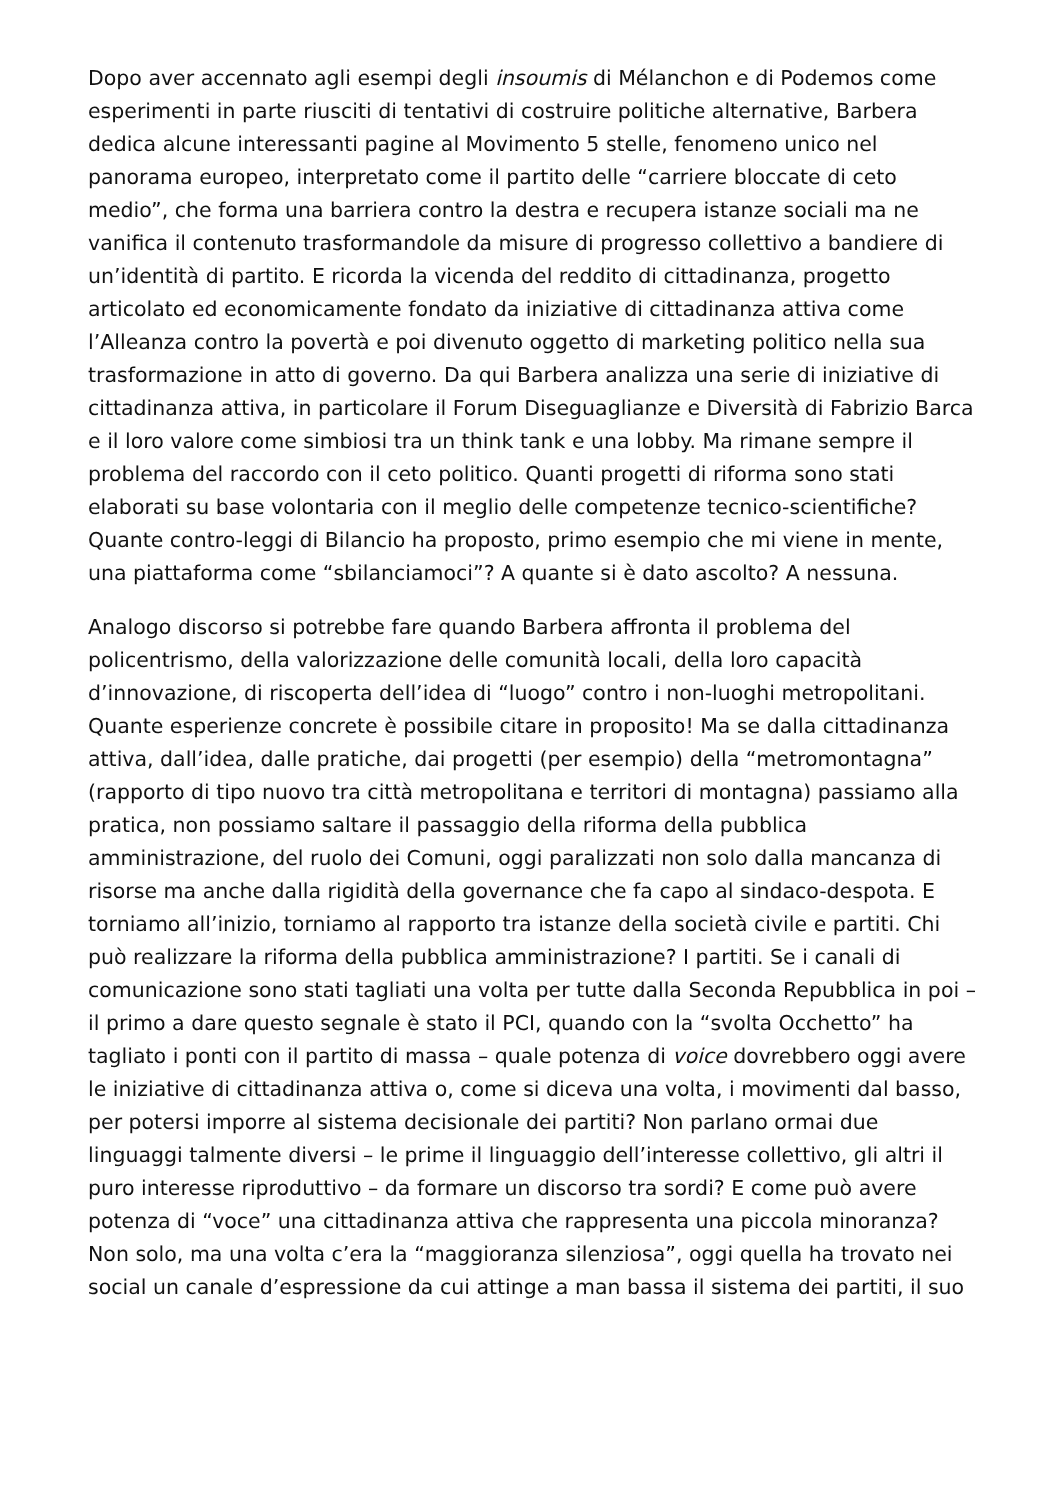Dopo aver accennato agli esempi degli insoumis di Mélanchon e di Podemos come esperimenti in parte riusciti di tentativi di costruire politiche alternative, Barbera dedica alcune interessanti pagine al Movimento 5 stelle, fenomeno unico nel panorama europeo, interpretato come il partito delle “carriere bloccate di ceto medio”, che forma una barriera contro la destra e recupera istanze sociali ma ne vanifica il contenuto trasformandole da misure di progresso collettivo a bandiere di un’identità di partito. E ricorda la vicenda del reddito di cittadinanza, progetto articolato ed economicamente fondato da iniziative di cittadinanza attiva come l’Alleanza contro la povertà e poi divenuto oggetto di marketing politico nella sua trasformazione in atto di governo. Da qui Barbera analizza una serie di iniziative di cittadinanza attiva, in particolare il Forum Diseguaglianze e Diversità di Fabrizio Barca e il loro valore come simbiosi tra un think tank e una lobby. Ma rimane sempre il problema del raccordo con il ceto politico. Quanti progetti di riforma sono stati elaborati su base volontaria con il meglio delle competenze tecnico-scientifiche? Quante contro-leggi di Bilancio ha proposto, primo esempio che mi viene in mente, una piattaforma come “sbilanciamoci”? A quante si è dato ascolto? A nessuna.
Analogo discorso si potrebbe fare quando Barbera affronta il problema del policentrismo, della valorizzazione delle comunità locali, della loro capacità d’innovazione, di riscoperta dell’idea di “luogo” contro i non-luoghi metropolitani. Quante esperienze concrete è possibile citare in proposito! Ma se dalla cittadinanza attiva, dall’idea, dalle pratiche, dai progetti (per esempio) della “metromontagna” (rapporto di tipo nuovo tra città metropolitana e territori di montagna) passiamo alla pratica, non possiamo saltare il passaggio della riforma della pubblica amministrazione, del ruolo dei Comuni, oggi paralizzati non solo dalla mancanza di risorse ma anche dalla rigidità della governance che fa capo al sindaco-despota. E torniamo all’inizio, torniamo al rapporto tra istanze della società civile e partiti. Chi può realizzare la riforma della pubblica amministrazione? I partiti. Se i canali di comunicazione sono stati tagliati una volta per tutte dalla Seconda Repubblica in poi – il primo a dare questo segnale è stato il PCI, quando con la “svolta Occhetto” ha tagliato i ponti con il partito di massa – quale potenza di voice dovrebbero oggi avere le iniziative di cittadinanza attiva o, come si diceva una volta, i movimenti dal basso, per potersi imporre al sistema decisionale dei partiti? Non parlano ormai due linguaggi talmente diversi – le prime il linguaggio dell’interesse collettivo, gli altri il puro interesse riproduttivo – da formare un discorso tra sordi? E come può avere potenza di “voce” una cittadinanza attiva che rappresenta una piccola minoranza? Non solo, ma una volta c’era la “maggioranza silenziosa”, oggi quella ha trovato nei social un canale d’espressione da cui attinge a man bassa il sistema dei partiti, il suo